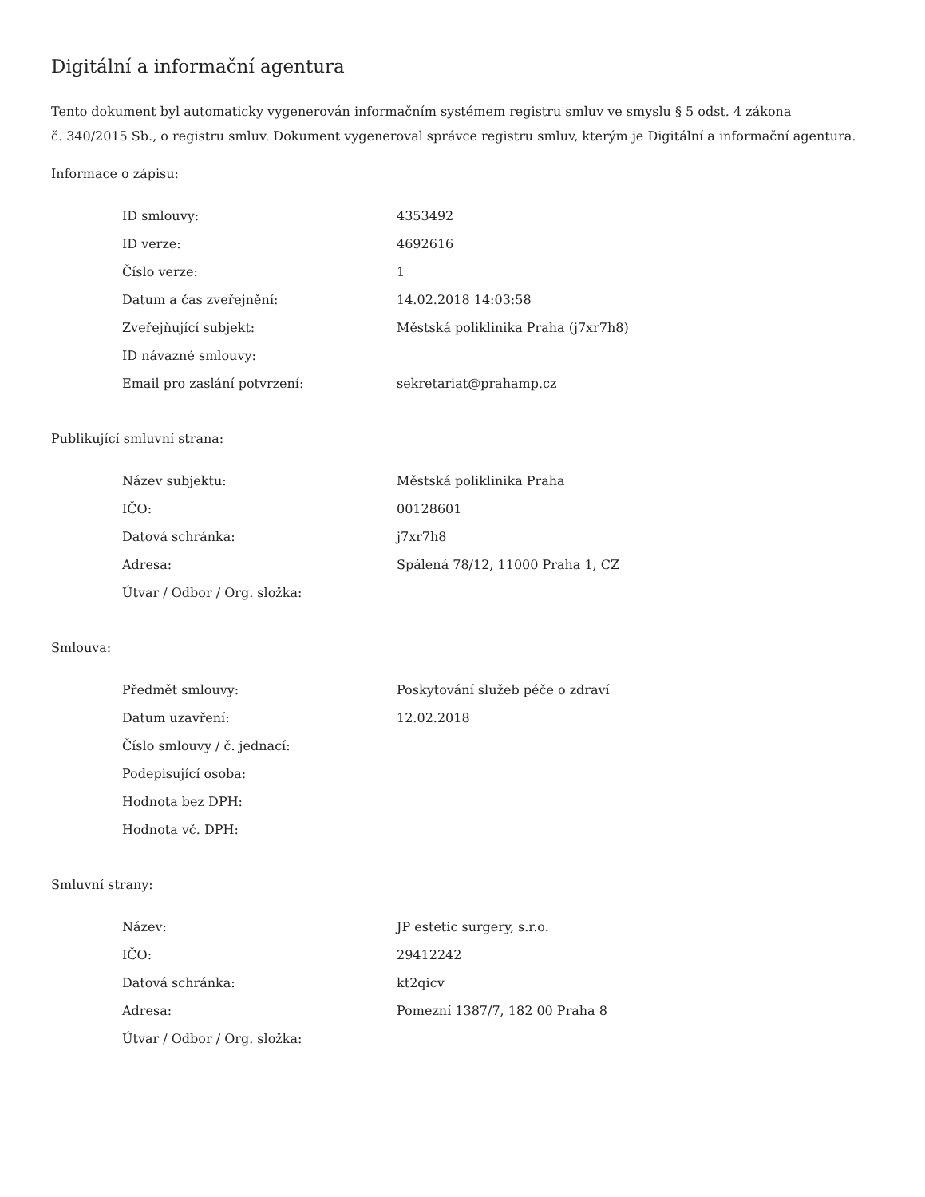Digitální a informační agentura
Tento dokument byl automaticky vygenerován informačním systémem registru smluv ve smyslu § 5 odst. 4 zákona
č. 340/2015 Sb., o registru smluv. Dokument vygeneroval správce registru smluv, kterým je Digitální a informační agentura.
Informace o zápisu:
| ID smlouvy: | 4353492 |
| ID verze: | 4692616 |
| Číslo verze: | 1 |
| Datum a čas zveřejnění: | 14.02.2018 14:03:58 |
| Zveřejňující subjekt: | Městská poliklinika Praha (j7xr7h8) |
| ID návazné smlouvy: | |
| Email pro zaslání potvrzení: | sekretariat@prahamp.cz |
Publikující smluvní strana:
| Název subjektu: | Městská poliklinika Praha |
| IČO: | 00128601 |
| Datová schránka: | j7xr7h8 |
| Adresa: | Spálená 78/12, 11000 Praha 1, CZ |
| Útvar / Odbor / Org. složka: | |
Smlouva:
| Předmět smlouvy: | Poskytování služeb péče o zdraví |
| Datum uzavření: | 12.02.2018 |
| Číslo smlouvy / č. jednací: | |
| Podepisující osoba: | |
| Hodnota bez DPH: | |
| Hodnota vč. DPH: | |
Smluvní strany:
| Název: | JP estetic surgery, s.r.o. |
| IČO: | 29412242 |
| Datová schránka: | kt2qicv |
| Adresa: | Pomezní 1387/7, 182 00 Praha 8 |
| Útvar / Odbor / Org. složka: | |